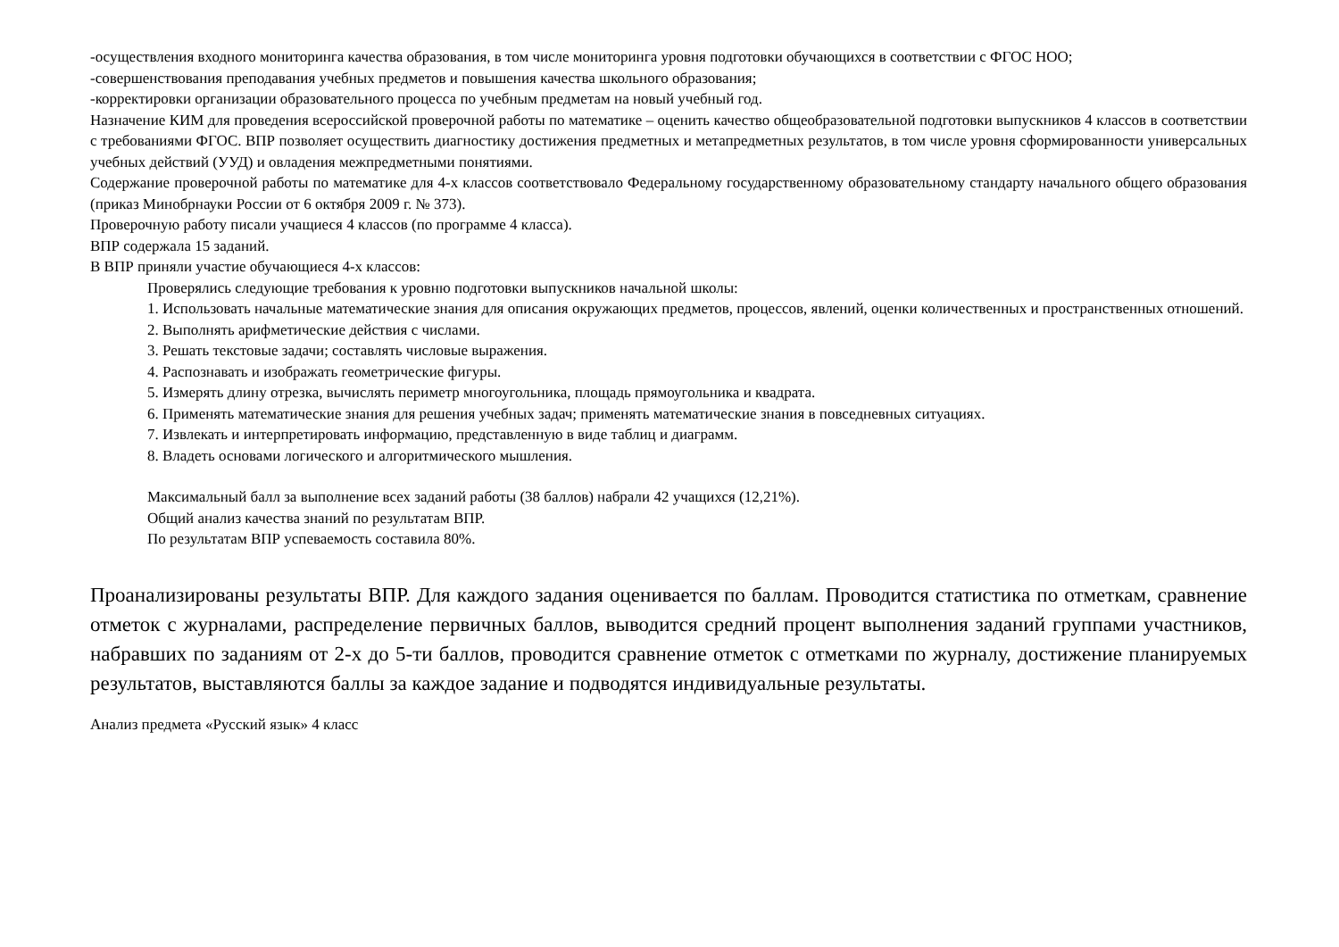-осуществления входного мониторинга качества образования, в том числе мониторинга уровня подготовки обучающихся в соответствии с ФГОС НОО;
-совершенствования преподавания учебных предметов и повышения качества школьного образования;
-корректировки организации образовательного процесса по учебным предметам на новый учебный год.
Назначение КИМ для проведения всероссийской проверочной работы по математике – оценить качество общеобразовательной подготовки выпускников 4 классов в соответствии с требованиями ФГОС. ВПР позволяет осуществить диагностику достижения предметных и метапредметных результатов, в том числе уровня сформированности универсальных учебных действий (УУД) и овладения межпредметными понятиями.
Содержание проверочной работы по математике для 4-х классов соответствовало Федеральному государственному образовательному стандарту начального общего образования (приказ Минобрнауки России от 6 октября 2009 г. № 373).
Проверочную работу писали учащиеся 4 классов (по программе 4 класса).
ВПР содержала 15 заданий.
В ВПР приняли участие обучающиеся 4-х классов:
Проверялись следующие требования к уровню подготовки выпускников начальной школы:
1. Использовать начальные математические знания для описания окружающих предметов, процессов, явлений, оценки количественных и пространственных отношений.
2. Выполнять арифметические действия с числами.
3. Решать текстовые задачи; составлять числовые выражения.
4. Распознавать и изображать геометрические фигуры.
5. Измерять длину отрезка, вычислять периметр многоугольника, площадь прямоугольника и квадрата.
6. Применять математические знания для решения учебных задач; применять математические знания в повседневных ситуациях.
7. Извлекать и интерпретировать информацию, представленную в виде таблиц и диаграмм.
8. Владеть основами логического и алгоритмического мышления.
Максимальный балл за выполнение всех заданий работы (38 баллов) набрали 42 учащихся (12,21%).
Общий анализ качества знаний по результатам ВПР.
По результатам ВПР успеваемость составила 80%.
Проанализированы результаты ВПР. Для каждого задания оценивается по баллам. Проводится статистика по отметкам, сравнение отметок с журналами, распределение первичных баллов, выводится средний процент выполнения заданий группами участников, набравших по заданиям от 2-х до 5-ти баллов, проводится сравнение отметок с отметками по журналу, достижение планируемых результатов, выставляются баллы за каждое задание и подводятся индивидуальные результаты.
Анализ предмета «Русский язык» 4 класс